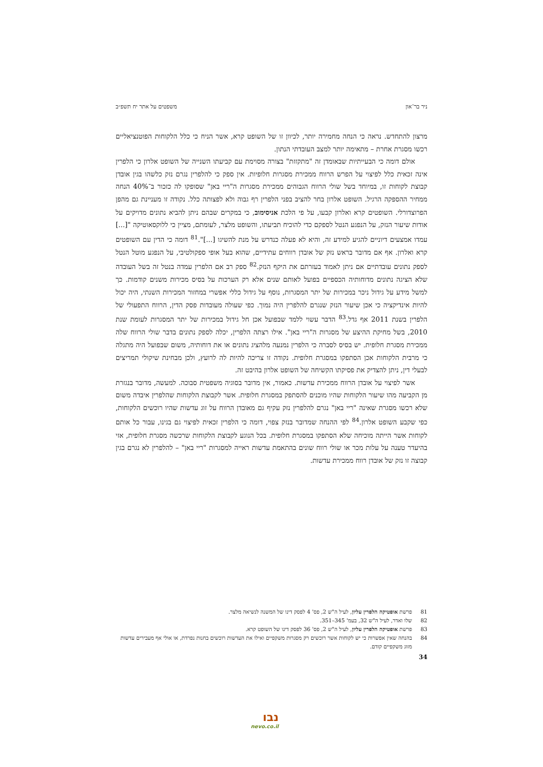ניר בר־און משפטים על אתר יח תשפ״ב
מרצון להתחדש. נראה כי הנחה מחמירה יותר, לכיוון זו של השופט קרא, אשר הניח כי כלל הלקוחות הפוטנציאליים רכשו מסגרת אחרת – מתאימה יותר למצב העובדתי הנתון.
אולם דומה כי הבעייתיות שבאומדן זה "מתקזזת" בצורה מסוימת עם קביעתו השנייה של השופט אלרון כי הלפרין אינה זכאית כלל לפיצוי על הפרש הרווח ממכירת מסגרות חלופיות. אין ספק כי להלפרין נגרם נזק כלשהו בגין אובדן קבוצת לקוחות זו, במיוחד בשל שולי הרווח הגבוהים ממכירת מסגרות ה"ריי באן" שסופקו לה כזכור ב־40% הנחה ממחיר ההספקה הרגיל. השופט אלרון בחר להציב בפני הלפרין רף גבוה ולא לפצותה כלל. נקודה זו מעניינת גם מהפן הפרוצדורלי. השופטים קרא ואלרון קבעו, על פי הלכת אניסימוב, כי במקרים שבהם ניתן להביא נתונים מדויקים על אודות שיעור הנזק, על הנפגע הנטל לספקם כדי להוכיח תביעתו, והשופט מלצר, לעומתם, מציין כי ללוקסאוטיקה "[...] עמדו אמצעים דיוניים להגיע למידע זה, והיא לא פעלה כנדרש על מנת להשיגו [...]".<sup>81</sup> דומה כי הדין עם השופטים קרא ואלרון. אף אם מדובר בראש נזק של אובדן רווחים עתידיים, שהוא בעל אופי ספקולטיבי, על הנפגע מוטל הנטל לספק נתונים עובדתיים אם ניתן לאמוד בעזרתם את היקף הנזק.<sup>82</sup> ספק רב אם הלפרין עמדה בנטל זה בשל העובדה שלא הציגה נתונים מדוחותיה הכספיים בפועל לאותם שנים אלא רק הערכות על בסיס מכירות משנים קודמות. כך למשל מידע על גידול ניכר במכירות של יתר המסגרות, נוסף על גידול כללי אפשרי במחזור המכירות השנתי, היה יכול להיות אינדיקציה כי אכן שיעור הנזק שנגרם להלפרין היה נמוך. כפי שעולה מעובדות פסק הדין, הרווח התפעולי של הלפרין בשנת 2011 אף גדל.<sup>83</sup> הדבר עשוי ללמד שבפועל אכן חל גידול במכירות של יתר המסגרות לעומת שנת 2010, בשל מחיקת ההיצע של מסגרות ה"ריי באן". אילו רצתה הלפרין, יכלה לספק נתונים בדבר שולי הרווח שלה ממכירת מסגרת חלופית. יש בסיס לסברה כי הלפרין נמנעה מלהציג נתונים או את דוחותיה, משום שבפועל היה מתגלה כי מרבית הלקוחות אכן הסתפקו במסגרת חלופית. נקודה זו צריכה להיות לה לרועץ, ולכן מבחינת שיקולי תמריצים לבעלי דין, ניתן להצדיק את פסיקתו הקשיחה של השופט אלרון בהיבט זה.
אשר לפיצוי על אובדן הרווח ממכירת עדשות. כאמור, אין מדובר בסוגיה משפטית סבוכה. למעשה, מדובר בנגזרת מן הקביעה מהו שיעור הלקוחות שהיו מוכנים להסתפק במסגרת חלופית. אשר לקבוצת הלקוחות שהלפרין איבדה משום שלא רכשו מסגרת שאינה "ריי באן" נגרם להלפרין נזק עקיף גם מאובדן הרווח על זוג עדשות שהיו רוכשים הלקוחות, כפי שקבע השופט אלרון.<sup>84</sup> לפי ההנחה שמדובר בנזק צפוי, דומה כי הלפרין זכאית לפיצוי גם בגינו, עבור כל אותם לקוחות אשר הייתה מוכיחה שלא הסתפקו במסגרת חלופית. בכל הנוגע לקבוצת הלקוחות שרכשה מסגרת חלופית, אזי בהיעדר טענה על עלות מכר או שולי רווח שונים בהתאמת עדשות ראייה למסגרות "ריי באן" – להלפרין לא נגרם בגין קבוצה זו נזק של אובדן רווח ממכירת עדשות.
81 פרשת אופטיקה הלפרין עליון, לעיל ה"ש 2, פס' 4 לפסק דינו של המשנה לנשיאה מלצר.
82 שלו ואדר, לעיל ה"ש 32, בעמ' 345–351.
83 פרשת אופטיקה הלפרין עליון, לעיל ה"ש 2, פס' 36 לפסק דינו של השופט קרא.
84 בהנחה שאין אפשרות כי יש לקוחות אשר רוכשים רק מסגרות משקפיים ואילו את העדשות רוכשים בחנות נפרדת, או אולי אף מעבירים עדשות מזוג משקפיים קודם.
34
נבו
nevo.co.il